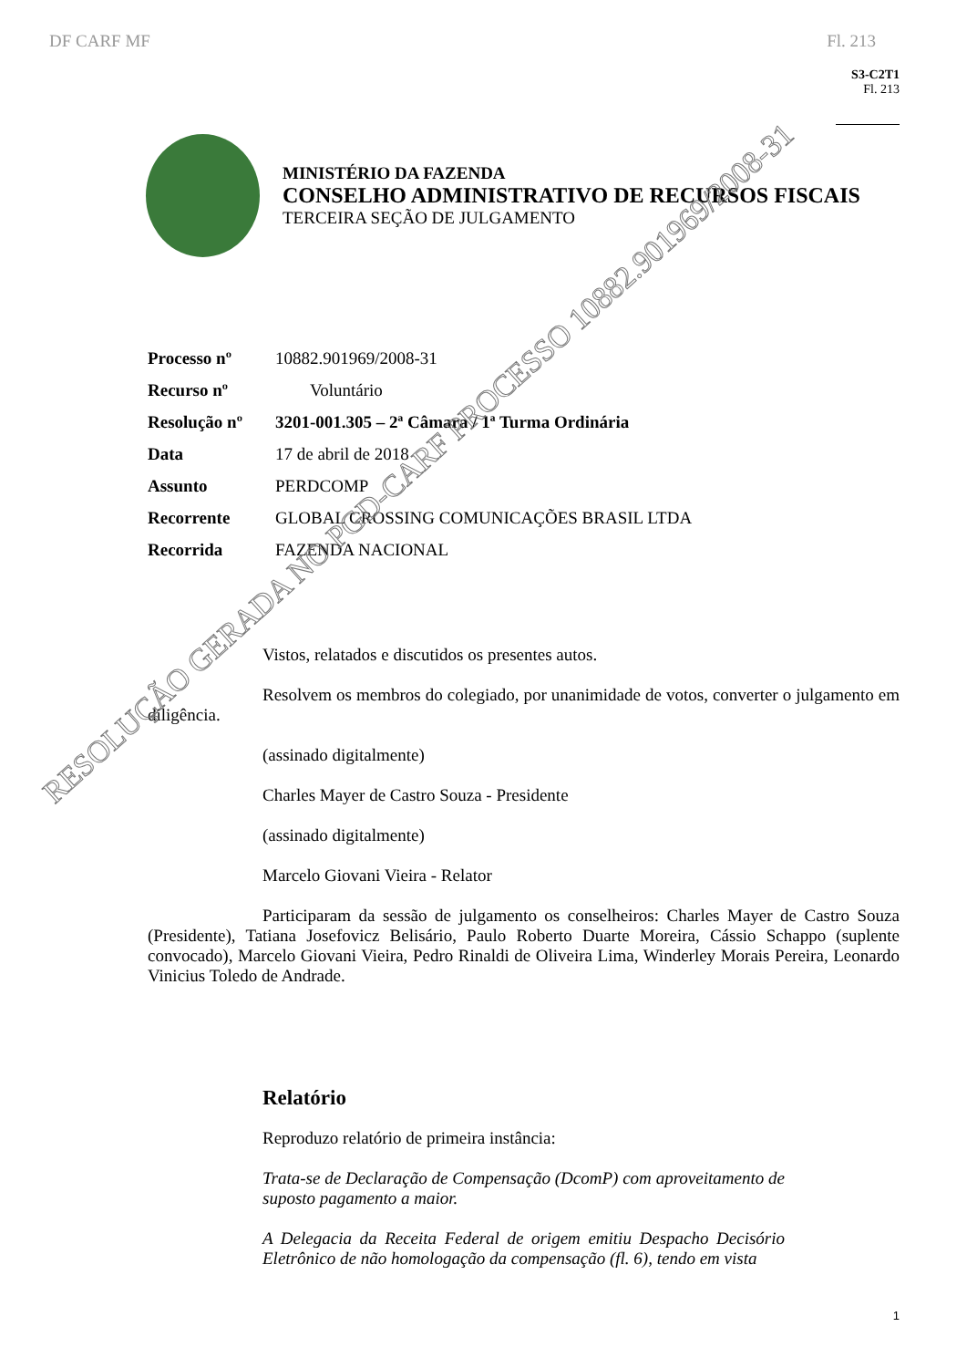DF CARF MF Fl. 213
S3-C2T1
Fl. 213
MINISTÉRIO DA FAZENDA
CONSELHO ADMINISTRATIVO DE RECURSOS FISCAIS
TERCEIRA SEÇÃO DE JULGAMENTO
Processo nº 10882.901969/2008-31
Recurso nº Voluntário
Resolução nº 3201-001.305 – 2ª Câmara / 1ª Turma Ordinária
Data 17 de abril de 2018
Assunto PERDCOMP
Recorrente GLOBAL CROSSING COMUNICAÇÕES BRASIL LTDA
Recorrida FAZENDA NACIONAL
Vistos, relatados e discutidos os presentes autos.
Resolvem os membros do colegiado, por unanimidade de votos, converter o julgamento em diligência.
(assinado digitalmente)
Charles Mayer de Castro Souza - Presidente
(assinado digitalmente)
Marcelo Giovani Vieira - Relator
Participaram da sessão de julgamento os conselheiros: Charles Mayer de Castro Souza (Presidente), Tatiana Josefovicz Belisário, Paulo Roberto Duarte Moreira, Cássio Schappo (suplente convocado), Marcelo Giovani Vieira, Pedro Rinaldi de Oliveira Lima, Winderley Morais Pereira, Leonardo Vinicius Toledo de Andrade.
Relatório
Reproduzo relatório de primeira instância:
Trata-se de Declaração de Compensação (DcomP) com aproveitamento de suposto pagamento a maior.
A Delegacia da Receita Federal de origem emitiu Despacho Decisório Eletrônico de não homologação da compensação (fl. 6), tendo em vista
1
RESOLUÇÃO GERADA NO PGD-CARF PROCESSO 10882.901969/2008-31